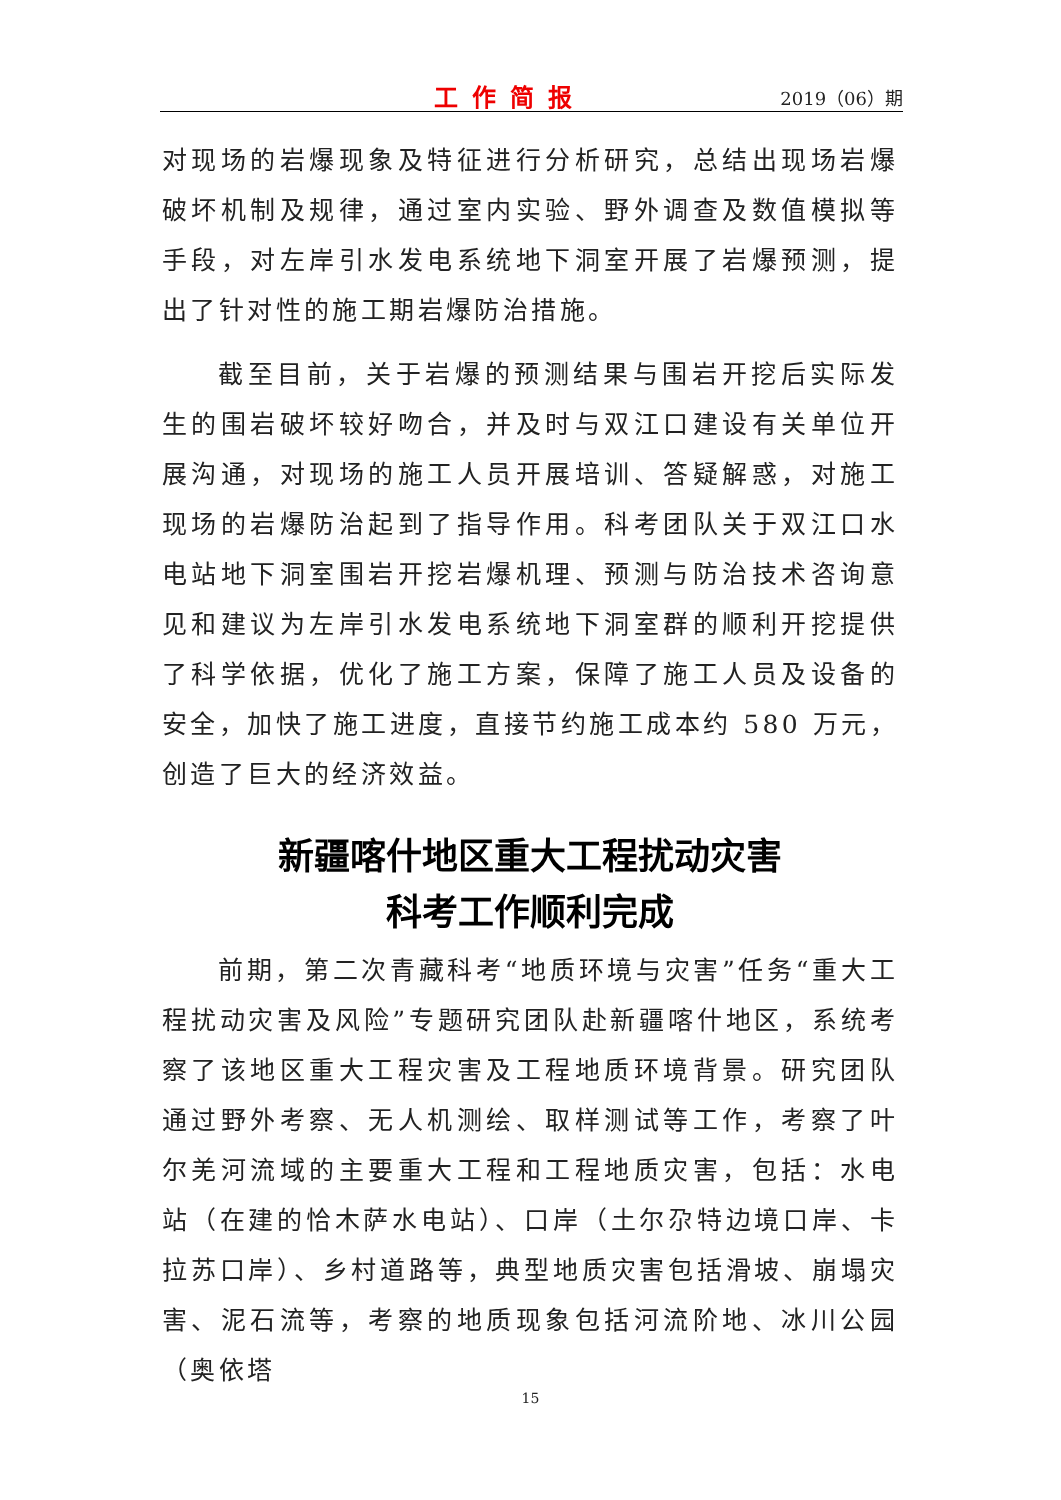工作简报
2019（06）期
对现场的岩爆现象及特征进行分析研究，总结出现场岩爆破坏机制及规律，通过室内实验、野外调查及数值模拟等手段，对左岸引水发电系统地下洞室开展了岩爆预测，提出了针对性的施工期岩爆防治措施。
截至目前，关于岩爆的预测结果与围岩开挖后实际发生的围岩破坏较好吻合，并及时与双江口建设有关单位开展沟通，对现场的施工人员开展培训、答疑解惑，对施工现场的岩爆防治起到了指导作用。科考团队关于双江口水电站地下洞室围岩开挖岩爆机理、预测与防治技术咨询意见和建议为左岸引水发电系统地下洞室群的顺利开挖提供了科学依据，优化了施工方案，保障了施工人员及设备的安全，加快了施工进度，直接节约施工成本约 580 万元，创造了巨大的经济效益。
新疆喀什地区重大工程扰动灾害
科考工作顺利完成
前期，第二次青藏科考“地质环境与灾害”任务“重大工程扰动灾害及风险”专题研究团队赴新疆喀什地区，系统考察了该地区重大工程灾害及工程地质环境背景。研究团队通过野外考察、无人机测绘、取样测试等工作，考察了叶尔羌河流域的主要重大工程和工程地质灾害，包括：水电站（在建的恰木萨水电站）、口岸（土尔尕特边境口岸、卡拉苏口岸）、乡村道路等，典型地质灾害包括滑坡、崩塌灾害、泥石流等，考察的地质现象包括河流阶地、冰川公园（奥依塔
15